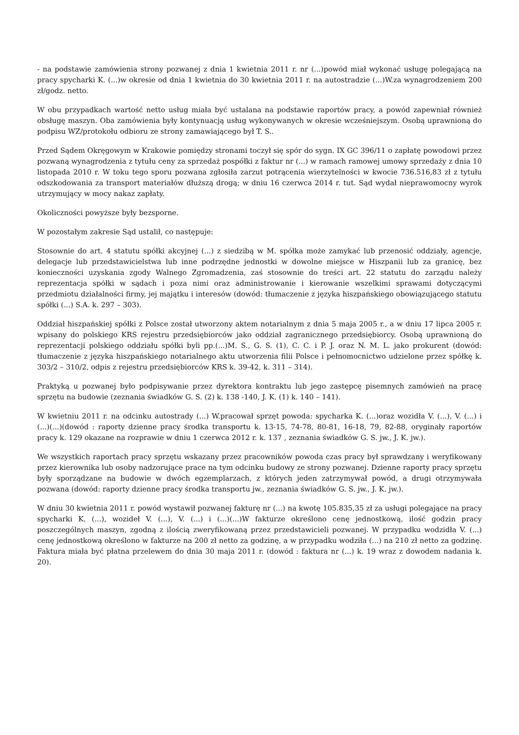- na podstawie zamówienia strony pozwanej z dnia 1 kwietnia 2011 r. nr (...)powód miał wykonać usługę polegającą na pracy spycharki K. (...)w okresie od dnia 1 kwietnia do 30 kwietnia 2011 r. na autostradzie (...)W.za wynagrodzeniem 200 zł/godz. netto.
W obu przypadkach wartość netto usług miała być ustalana na podstawie raportów pracy, a powód zapewniał również obsługę maszyn. Oba zamówienia były kontynuacją usług wykonywanych w okresie wcześniejszym. Osobą uprawnioną do podpisu WZ/protokołu odbioru ze strony zamawiającego był T. S..
Przed Sądem Okręgowym w Krakowie pomiędzy stronami toczył się spór do sygn. IX GC 396/11 o zapłatę powodowi przez pozwaną wynagrodzenia z tytułu ceny za sprzedaż pospółki z faktur nr (...) w ramach ramowej umowy sprzedaży z dnia 10 listopada 2010 r. W toku tego sporu pozwana zgłosiła zarzut potrącenia wierzytelności w kwocie 736.516,83 zł z tytułu odszkodowania za transport materiałów dłuższą drogą; w dniu 16 czerwca 2014 r. tut. Sąd wydał nieprawomocny wyrok utrzymujący w mocy nakaz zapłaty.
Okoliczności powyższe były bezsporne.
W pozostałym zakresie Sąd ustalił, co następuje:
Stosownie do art. 4 statutu spółki akcyjnej (...) z siedzibą w M. spółka może zamykać lub przenosić oddziały, agencje, delegacje lub przedstawicielstwa lub inne podrzędne jednostki w dowolne miejsce w Hiszpanii lub za granicę, bez konieczności uzyskania zgody Walnego Zgromadzenia, zaś stosownie do treści art. 22 statutu do zarządu należy reprezentacja spółki w sądach i poza nimi oraz administrowanie i kierowanie wszelkimi sprawami dotyczącymi przedmiotu działalności firmy, jej majątku i interesów (dowód: tłumaczenie z języka hiszpańskiego obowiązującego statutu spółki (...) S.A. k. 297 – 303).
Oddział hiszpańskiej spółki z Polsce został utworzony aktem notarialnym z dnia 5 maja 2005 r., a w dniu 17 lipca 2005 r. wpisany do polskiego KRS rejestru przedsiębiorców jako oddział zagranicznego przedsiębiorcy. Osobą uprawnioną do reprezentacji polskiego oddziału spółki byli pp.(...)M. S., G. S. (1), C. C. i P. J. oraz N. M. L. jako prokurent (dowód: tłumaczenie z języka hiszpańskiego notarialnego aktu utworzenia filii Polsce i pełnomocnictwo udzielone przez spółkę k. 303/2 – 310/2, odpis z rejestru przedsiębiorców KRS k. 39-42, k. 311 – 314).
Praktyką u pozwanej było podpisywanie przez dyrektora kontraktu lub jego zastępcę pisemnych zamówień na pracę sprzętu na budowie (zeznania świadków G. S. (2) k. 138 -140, J. K. (1) k. 140 – 141).
W kwietniu 2011 r. na odcinku autostrady (...) W.pracował sprzęt powoda: spycharka K. (...)oraz wozidła V. (...), V. (...) i (...)(...)(dowód : raporty dzienne pracy środka transportu k. 13-15, 74-78, 80-81, 16-18, 79, 82-88, oryginały raportów pracy k. 129 okazane na rozprawie w dniu 1 czerwca 2012 r. k. 137 , zeznania świadków G. S. jw., J. K. jw.).
We wszystkich raportach pracy sprzętu wskazany przez pracowników powoda czas pracy był sprawdzany i weryfikowany przez kierownika lub osoby nadzorujące prace na tym odcinku budowy ze strony pozwanej. Dzienne raporty pracy sprzętu były sporządzane na budowie w dwóch egzemplarzach, z których jeden zatrzymywał powód, a drugi otrzymywała pozwana (dowód: raporty dzienne pracy środka transportu jw., zeznania świadków G. S. jw., J. K. jw.).
W dniu 30 kwietnia 2011 r. powód wystawił pozwanej fakturę nr (...) na kwotę 105.835,35 zł za usługi polegające na pracy spycharki K. (...), wozideł V. (...), V. (...) i (...)(...)W fakturze określono cenę jednostkową, ilość godzin pracy poszczególnych maszyn, zgodną z ilością zweryfikowaną przez przedstawicieli pozwanej. W przypadku wodzidła V. (...) cenę jednostkową określono w fakturze na 200 zł netto za godzinę, a w przypadku wodziła (...) na 210 zł netto za godzinę. Faktura miała być płatna przelewem do dnia 30 maja 2011 r. (dowód : faktura nr (...) k. 19 wraz z dowodem nadania k. 20).